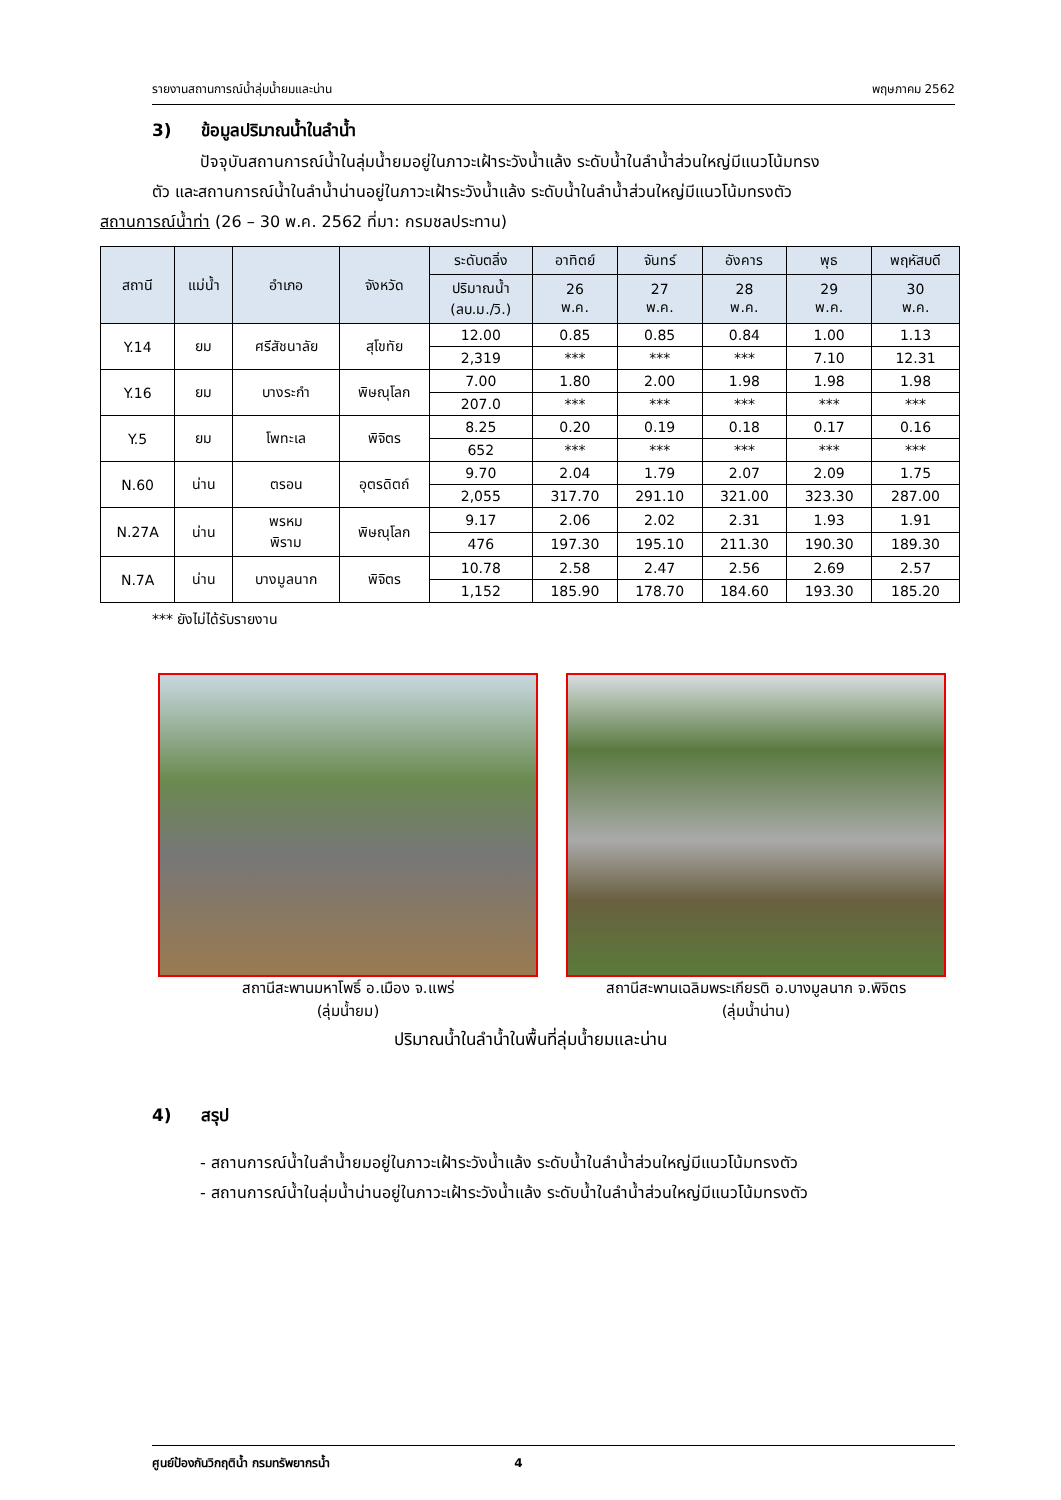รายงานสถานการณ์น้ำลุ่มน้ำยมและน่าน พฤษภาคม 2562
3) ข้อมูลปริมาณน้ำในลำน้ำ
ปัจจุบันสถานการณ์น้ำในลุ่มน้ำยมอยู่ในภาวะเฝ้าระวังน้ำแล้ง ระดับน้ำในลำน้ำส่วนใหญ่มีแนวโน้มทรง
ตัว และสถานการณ์น้ำในลำน้ำน่านอยู่ในภาวะเฝ้าระวังน้ำแล้ง ระดับน้ำในลำน้ำส่วนใหญ่มีแนวโน้มทรงตัว
สถานการณ์น้ำท่า (26 – 30 พ.ค. 2562 ที่มา: กรมชลประทาน)
| สถานี | แม่น้ำ | อำเภอ | จังหวัด | ระดับตลิ่ง | อาทิตย์ | จันทร์ | อังคาร | พุธ | พฤหัสบดี |
| --- | --- | --- | --- | --- | --- | --- | --- | --- | --- |
| | | | | ปริมาณน้ำ (ลบ.ม./วิ.) | 26 พ.ค. | 27 พ.ค. | 28 พ.ค. | 29 พ.ค. | 30 พ.ค. |
| Y.14 | ยม | ศรีสัชนาลัย | สุโขทัย | 12.00 | 0.85 | 0.85 | 0.84 | 1.00 | 1.13 |
| | | | | 2,319 | *** | *** | *** | 7.10 | 12.31 |
| Y.16 | ยม | บางระกำ | พิษณุโลก | 7.00 | 1.80 | 2.00 | 1.98 | 1.98 | 1.98 |
| | | | | 207.0 | *** | *** | *** | *** | *** |
| Y.5 | ยม | โพทะเล | พิจิตร | 8.25 | 0.20 | 0.19 | 0.18 | 0.17 | 0.16 |
| | | | | 652 | *** | *** | *** | *** | *** |
| N.60 | น่าน | ตรอน | อุตรดิตถ์ | 9.70 | 2.04 | 1.79 | 2.07 | 2.09 | 1.75 |
| | | | | 2,055 | 317.70 | 291.10 | 321.00 | 323.30 | 287.00 |
| N.27A | น่าน | พรหม พิราม | พิษณุโลก | 9.17 | 2.06 | 2.02 | 2.31 | 1.93 | 1.91 |
| | | | | 476 | 197.30 | 195.10 | 211.30 | 190.30 | 189.30 |
| N.7A | น่าน | บางมูลนาก | พิจิตร | 10.78 | 2.58 | 2.47 | 2.56 | 2.69 | 2.57 |
| | | | | 1,152 | 185.90 | 178.70 | 184.60 | 193.30 | 185.20 |
*** ยังไม่ได้รับรายงาน
สถานีสะพานมหาโพธิ์ อ.เมือง จ.แพร่
(ลุ่มน้ำยม)
สถานีสะพานเฉลิมพระเกียรติ อ.บางมูลนาก จ.พิจิตร
(ลุ่มน้ำน่าน)
ปริมาณน้ำในลำน้ำในพื้นที่ลุ่มน้ำยมและน่าน
4) สรุป
- สถานการณ์น้ำในลำน้ำยมอยู่ในภาวะเฝ้าระวังน้ำแล้ง ระดับน้ำในลำน้ำส่วนใหญ่มีแนวโน้มทรงตัว
- สถานการณ์น้ำในลุ่มน้ำน่านอยู่ในภาวะเฝ้าระวังน้ำแล้ง ระดับน้ำในลำน้ำส่วนใหญ่มีแนวโน้มทรงตัว
ศูนย์ป้องกันวิกฤติน้ำ กรมทรัพยากรน้ำ 4